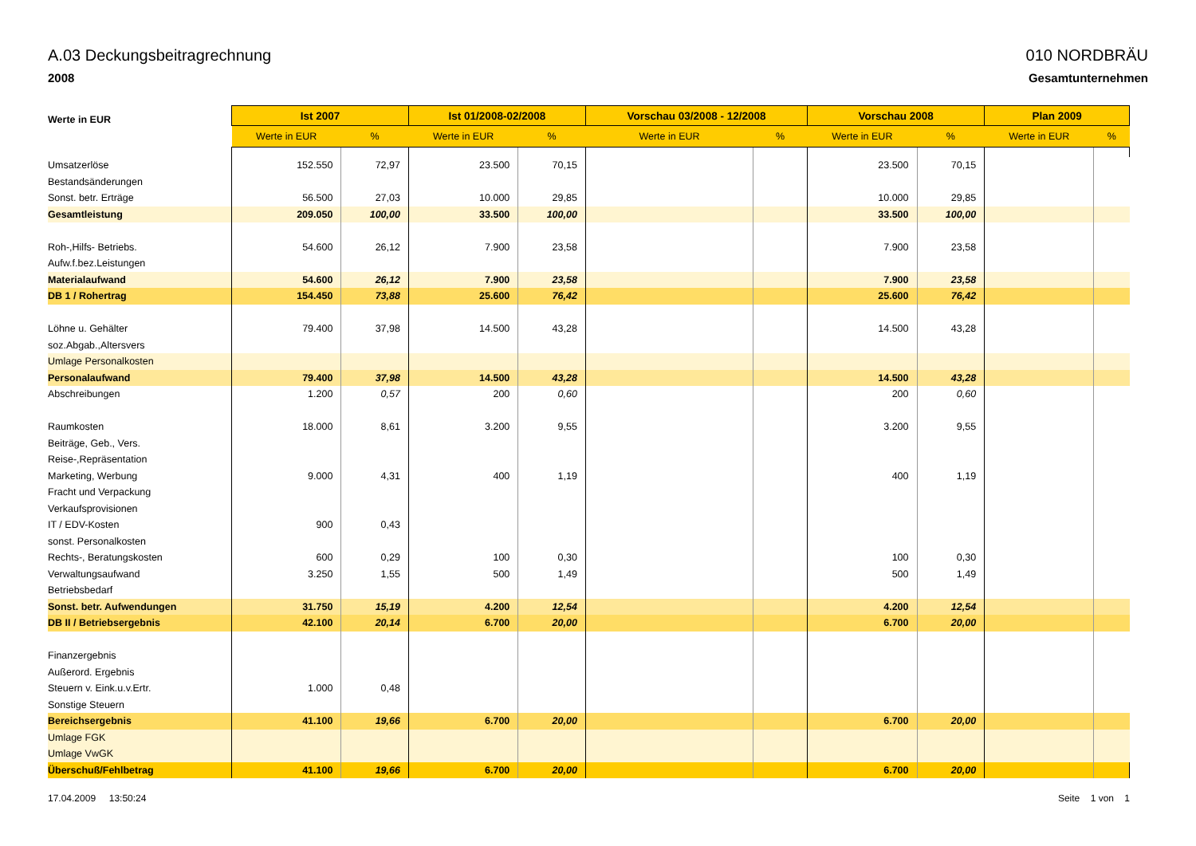A.03 Deckungsbeitragrechnung
2008
010 NORDBRÄU
Gesamtunternehmen
| Werte in EUR | Ist 2007 | | Ist 01/2008-02/2008 | | Vorschau 03/2008 - 12/2008 | | Vorschau 2008 | | Plan 2009 | |
| --- | --- | --- | --- | --- | --- | --- | --- | --- | --- | --- |
| | Werte in EUR | % | Werte in EUR | % | Werte in EUR | % | Werte in EUR | % | Werte in EUR | % |
| Umsatzerlöse | 152.550 | 72,97 | 23.500 | 70,15 | | | 23.500 | 70,15 | | |
| Bestandsänderungen | | | | | | | | | | |
| Sonst. betr. Erträge | 56.500 | 27,03 | 10.000 | 29,85 | | | 10.000 | 29,85 | | |
| Gesamtleistung | 209.050 | 100,00 | 33.500 | 100,00 | | | 33.500 | 100,00 | | |
| Roh-,Hilfs- Betriebs. | 54.600 | 26,12 | 7.900 | 23,58 | | | 7.900 | 23,58 | | |
| Aufw.f.bez.Leistungen | | | | | | | | | | |
| Materialaufwand | 54.600 | 26,12 | 7.900 | 23,58 | | | 7.900 | 23,58 | | |
| DB 1 / Rohertrag | 154.450 | 73,88 | 25.600 | 76,42 | | | 25.600 | 76,42 | | |
| Löhne u. Gehälter | 79.400 | 37,98 | 14.500 | 43,28 | | | 14.500 | 43,28 | | |
| soz.Abgab.,Altersvers | | | | | | | | | | |
| Umlage Personalkosten | | | | | | | | | | |
| Personalaufwand | 79.400 | 37,98 | 14.500 | 43,28 | | | 14.500 | 43,28 | | |
| Abschreibungen | 1.200 | 0,57 | 200 | 0,60 | | | 200 | 0,60 | | |
| Raumkosten | 18.000 | 8,61 | 3.200 | 9,55 | | | 3.200 | 9,55 | | |
| Beiträge, Geb., Vers. | | | | | | | | | | |
| Reise-,Repräsentation | | | | | | | | | | |
| Marketing, Werbung | 9.000 | 4,31 | 400 | 1,19 | | | 400 | 1,19 | | |
| Fracht und Verpackung | | | | | | | | | | |
| Verkaufsprovisionen | | | | | | | | | | |
| IT / EDV-Kosten | 900 | 0,43 | | | | | | | | |
| sonst. Personalkosten | | | | | | | | | | |
| Rechts-, Beratungskosten | 600 | 0,29 | 100 | 0,30 | | | 100 | 0,30 | | |
| Verwaltungsaufwand | 3.250 | 1,55 | 500 | 1,49 | | | 500 | 1,49 | | |
| Betriebsbedarf | | | | | | | | | | |
| Sonst. betr. Aufwendungen | 31.750 | 15,19 | 4.200 | 12,54 | | | 4.200 | 12,54 | | |
| DB II / Betriebsergebnis | 42.100 | 20,14 | 6.700 | 20,00 | | | 6.700 | 20,00 | | |
| Finanzergebnis | | | | | | | | | | |
| Außerord. Ergebnis | | | | | | | | | | |
| Steuern v. Eink.u.v.Ertr. | 1.000 | 0,48 | | | | | | | | |
| Sonstige Steuern | | | | | | | | | | |
| Bereichsergebnis | 41.100 | 19,66 | 6.700 | 20,00 | | | 6.700 | 20,00 | | |
| Umlage FGK | | | | | | | | | | |
| Umlage VwGK | | | | | | | | | | |
| Überschuß/Fehlbetrag | 41.100 | 19,66 | 6.700 | 20,00 | | | 6.700 | 20,00 | | |
17.04.2009 13:50:24 Seite 1 von 1